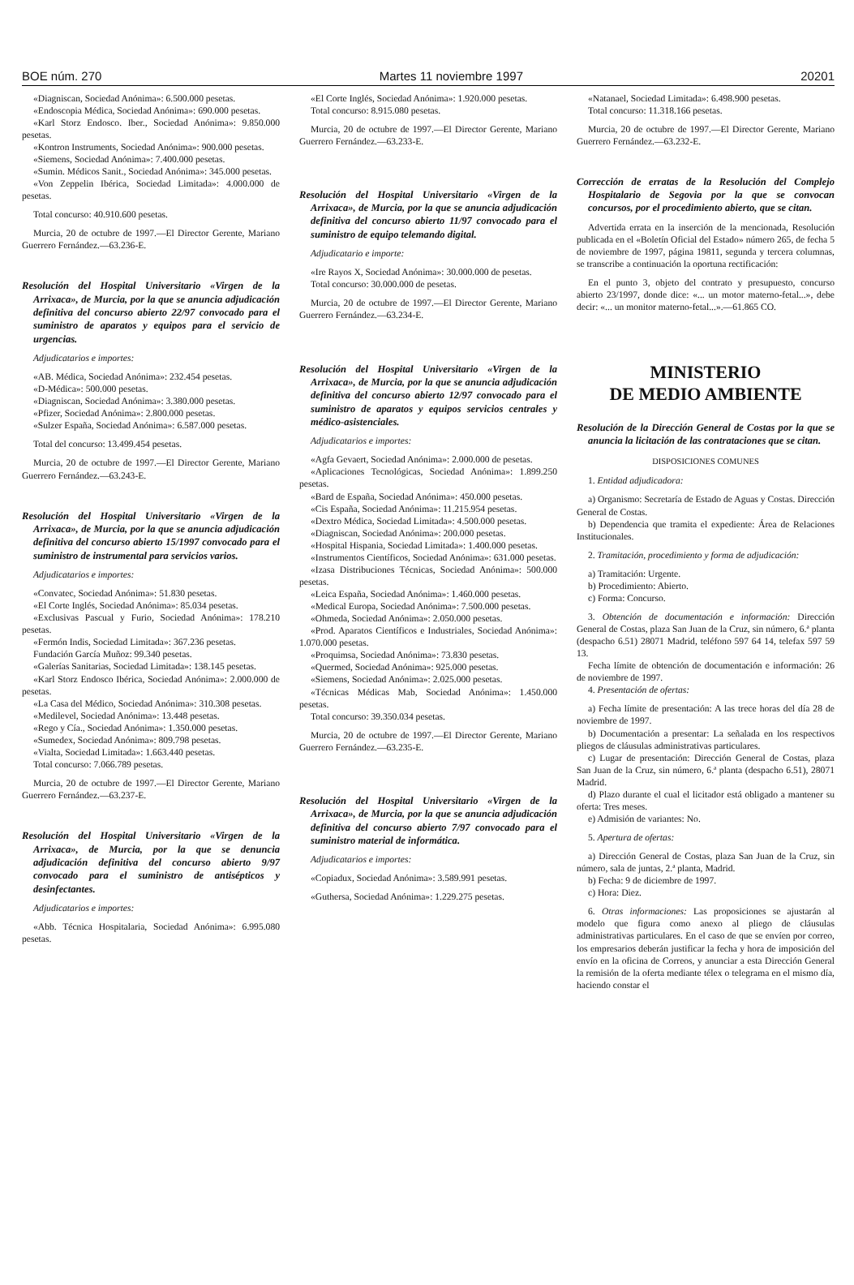BOE núm. 270 Martes 11 noviembre 1997 20201
«Diagniscan, Sociedad Anónima»: 6.500.000 pesetas.
«Endoscopia Médica, Sociedad Anónima»: 690.000 pesetas.
«Karl Storz Endosco. Iber., Sociedad Anónima»: 9.850.000 pesetas.
«Kontron Instruments, Sociedad Anónima»: 900.000 pesetas.
«Siemens, Sociedad Anónima»: 7.400.000 pesetas.
«Sumin. Médicos Sanit., Sociedad Anónima»: 345.000 pesetas.
«Von Zeppelin Ibérica, Sociedad Limitada»: 4.000.000 de pesetas.
Total concurso: 40.910.600 pesetas.
Murcia, 20 de octubre de 1997.—El Director Gerente, Mariano Guerrero Fernández.—63.236-E.
Resolución del Hospital Universitario «Virgen de la Arrixaca», de Murcia, por la que se anuncia adjudicación definitiva del concurso abierto 22/97 convocado para el suministro de aparatos y equipos para el servicio de urgencias.
Adjudicatarios e importes:
«AB. Médica, Sociedad Anónima»: 232.454 pesetas.
«D-Médica»: 500.000 pesetas.
«Diagniscan, Sociedad Anónima»: 3.380.000 pesetas.
«Pfizer, Sociedad Anónima»: 2.800.000 pesetas.
«Sulzer España, Sociedad Anónima»: 6.587.000 pesetas.
Total del concurso: 13.499.454 pesetas.
Murcia, 20 de octubre de 1997.—El Director Gerente, Mariano Guerrero Fernández.—63.243-E.
Resolución del Hospital Universitario «Virgen de la Arrixaca», de Murcia, por la que se anuncia adjudicación definitiva del concurso abierto 15/1997 convocado para el suministro de instrumental para servicios varios.
Adjudicatarios e importes:
«Convatec, Sociedad Anónima»: 51.830 pesetas.
«El Corte Inglés, Sociedad Anónima»: 85.034 pesetas.
«Exclusivas Pascual y Furio, Sociedad Anónima»: 178.210 pesetas.
«Fermón Indis, Sociedad Limitada»: 367.236 pesetas.
Fundación García Muñoz: 99.340 pesetas.
«Galerías Sanitarias, Sociedad Limitada»: 138.145 pesetas.
«Karl Storz Endosco Ibérica, Sociedad Anónima»: 2.000.000 de pesetas.
«La Casa del Médico, Sociedad Anónima»: 310.308 pesetas.
«Medilevel, Sociedad Anónima»: 13.448 pesetas.
«Rego y Cía., Sociedad Anónima»: 1.350.000 pesetas.
«Sumedex, Sociedad Anónima»: 809.798 pesetas.
«Vialta, Sociedad Limitada»: 1.663.440 pesetas.
Total concurso: 7.066.789 pesetas.
Murcia, 20 de octubre de 1997.—El Director Gerente, Mariano Guerrero Fernández.—63.237-E.
Resolución del Hospital Universitario «Virgen de la Arrixaca», de Murcia, por la que se denuncia adjudicación definitiva del concurso abierto 9/97 convocado para el suministro de antisépticos y desinfectantes.
Adjudicatarios e importes:
«Abb. Técnica Hospitalaria, Sociedad Anónima»: 6.995.080 pesetas.
«El Corte Inglés, Sociedad Anónima»: 1.920.000 pesetas.
Total concurso: 8.915.080 pesetas.
Murcia, 20 de octubre de 1997.—El Director Gerente, Mariano Guerrero Fernández.—63.233-E.
Resolución del Hospital Universitario «Virgen de la Arrixaca», de Murcia, por la que se anuncia adjudicación definitiva del concurso abierto 11/97 convocado para el suministro de equipo telemando digital.
Adjudicatario e importe:
«Ire Rayos X, Sociedad Anónima»: 30.000.000 de pesetas.
Total concurso: 30.000.000 de pesetas.
Murcia, 20 de octubre de 1997.—El Director Gerente, Mariano Guerrero Fernández.—63.234-E.
Resolución del Hospital Universitario «Virgen de la Arrixaca», de Murcia, por la que se anuncia adjudicación definitiva del concurso abierto 12/97 convocado para el suministro de aparatos y equipos servicios centrales y médico-asistenciales.
Adjudicatarios e importes:
«Agfa Gevaert, Sociedad Anónima»: 2.000.000 de pesetas.
«Aplicaciones Tecnológicas, Sociedad Anónima»: 1.899.250 pesetas.
«Bard de España, Sociedad Anónima»: 450.000 pesetas.
«Cis España, Sociedad Anónima»: 11.215.954 pesetas.
«Dextro Médica, Sociedad Limitada»: 4.500.000 pesetas.
«Diagniscan, Sociedad Anónima»: 200.000 pesetas.
«Hospital Hispania, Sociedad Limitada»: 1.400.000 pesetas.
«Instrumentos Científicos, Sociedad Anónima»: 631.000 pesetas.
«Izasa Distribuciones Técnicas, Sociedad Anónima»: 500.000 pesetas.
«Leica España, Sociedad Anónima»: 1.460.000 pesetas.
«Medical Europa, Sociedad Anónima»: 7.500.000 pesetas.
«Ohmeda, Sociedad Anónima»: 2.050.000 pesetas.
«Prod. Aparatos Científicos e Industriales, Sociedad Anónima»: 1.070.000 pesetas.
«Proquimsa, Sociedad Anónima»: 73.830 pesetas.
«Quermed, Sociedad Anónima»: 925.000 pesetas.
«Siemens, Sociedad Anónima»: 2.025.000 pesetas.
«Técnicas Médicas Mab, Sociedad Anónima»: 1.450.000 pesetas.
Total concurso: 39.350.034 pesetas.
Murcia, 20 de octubre de 1997.—El Director Gerente, Mariano Guerrero Fernández.—63.235-E.
Resolución del Hospital Universitario «Virgen de la Arrixaca», de Murcia, por la que se anuncia adjudicación definitiva del concurso abierto 7/97 convocado para el suministro material de informática.
Adjudicatarios e importes:
«Copiadux, Sociedad Anónima»: 3.589.991 pesetas.
«Guthersa, Sociedad Anónima»: 1.229.275 pesetas.
«Natanael, Sociedad Limitada»: 6.498.900 pesetas.
Total concurso: 11.318.166 pesetas.
Murcia, 20 de octubre de 1997.—El Director Gerente, Mariano Guerrero Fernández.—63.232-E.
Corrección de erratas de la Resolución del Complejo Hospitalario de Segovia por la que se convocan concursos, por el procedimiento abierto, que se citan.
Advertida errata en la inserción de la mencionada, Resolución publicada en el «Boletín Oficial del Estado» número 265, de fecha 5 de noviembre de 1997, página 19811, segunda y tercera columnas, se transcribe a continuación la oportuna rectificación:
En el punto 3, objeto del contrato y presupuesto, concurso abierto 23/1997, donde dice: «... un motor materno-fetal...», debe decir: «... un monitor materno-fetal...».—61.865 CO.
MINISTERIO
DE MEDIO AMBIENTE
Resolución de la Dirección General de Costas por la que se anuncia la licitación de las contrataciones que se citan.
DISPOSICIONES COMUNES
1. Entidad adjudicadora:
a) Organismo: Secretaría de Estado de Aguas y Costas. Dirección General de Costas.
b) Dependencia que tramita el expediente: Área de Relaciones Institucionales.
2. Tramitación, procedimiento y forma de adjudicación:
a) Tramitación: Urgente.
b) Procedimiento: Abierto.
c) Forma: Concurso.
3. Obtención de documentación e información: Dirección General de Costas, plaza San Juan de la Cruz, sin número, 6.ª planta (despacho 6.51) 28071 Madrid, teléfono 597 64 14, telefax 597 59 13.
Fecha límite de obtención de documentación e información: 26 de noviembre de 1997.
4. Presentación de ofertas:
a) Fecha límite de presentación: A las trece horas del día 28 de noviembre de 1997.
b) Documentación a presentar: La señalada en los respectivos pliegos de cláusulas administrativas particulares.
c) Lugar de presentación: Dirección General de Costas, plaza San Juan de la Cruz, sin número, 6.ª planta (despacho 6.51), 28071 Madrid.
d) Plazo durante el cual el licitador está obligado a mantener su oferta: Tres meses.
e) Admisión de variantes: No.
5. Apertura de ofertas:
a) Dirección General de Costas, plaza San Juan de la Cruz, sin número, sala de juntas, 2.ª planta, Madrid.
b) Fecha: 9 de diciembre de 1997.
c) Hora: Diez.
6. Otras informaciones: Las proposiciones se ajustarán al modelo que figura como anexo al pliego de cláusulas administrativas particulares. En el caso de que se envíen por correo, los empresarios deberán justificar la fecha y hora de imposición del envío en la oficina de Correos, y anunciar a esta Dirección General la remisión de la oferta mediante télex o telegrama en el mismo día, haciendo constar el